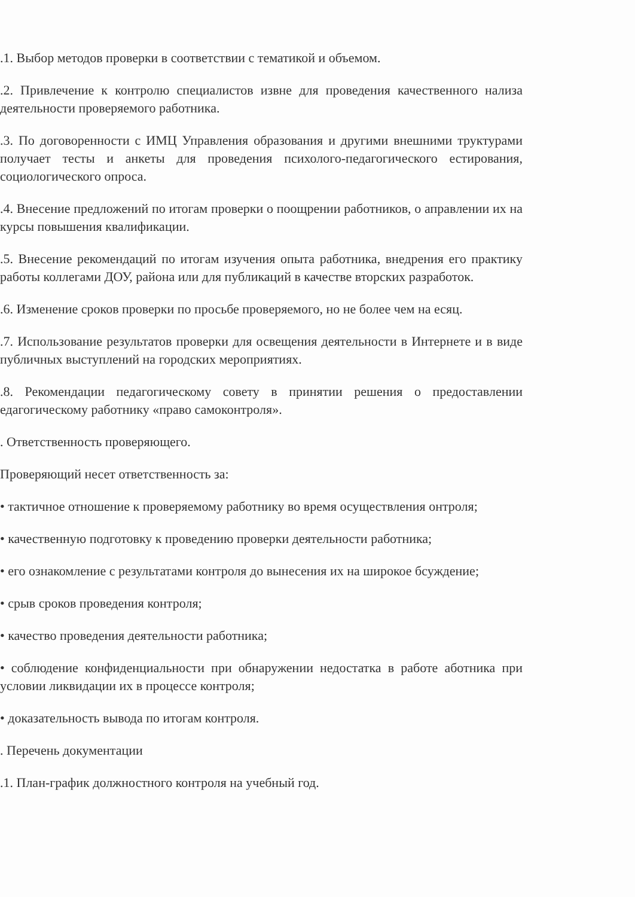.1. Выбор методов проверки в соответствии с тематикой и объемом.
.2. Привлечение к контролю специалистов извне для проведения качественного нализа деятельности проверяемого работника.
.3. По договоренности с ИМЦ Управления образования и другими внешними труктурами получает тесты и анкеты для проведения психолого-педагогического естирования, социологического опроса.
.4. Внесение предложений по итогам проверки о поощрении работников, о аправлении их на курсы повышения квалификации.
.5. Внесение рекомендаций по итогам изучения опыта работника, внедрения его практику работы коллегами ДОУ, района или для публикаций в качестве вторских разработок.
.6. Изменение сроков проверки по просьбе проверяемого, но не более чем на есяц.
.7. Использование результатов проверки для освещения деятельности в Интернете и в виде публичных выступлений на городских мероприятиях.
.8. Рекомендации педагогическому совету в принятии решения о предоставлении едагогическому работнику «право самоконтроля».
. Ответственность проверяющего.
Проверяющий несет ответственность за:
• тактичное отношение к проверяемому работнику во время осуществления онтроля;
• качественную подготовку к проведению проверки деятельности работника;
• его ознакомление с результатами контроля до вынесения их на широкое бсуждение;
• срыв сроков проведения контроля;
• качество проведения деятельности работника;
• соблюдение конфиденциальности при обнаружении недостатка в работе аботника при условии ликвидации их в процессе контроля;
• доказательность вывода по итогам контроля.
. Перечень документации
.1. План-график должностного контроля на учебный год.